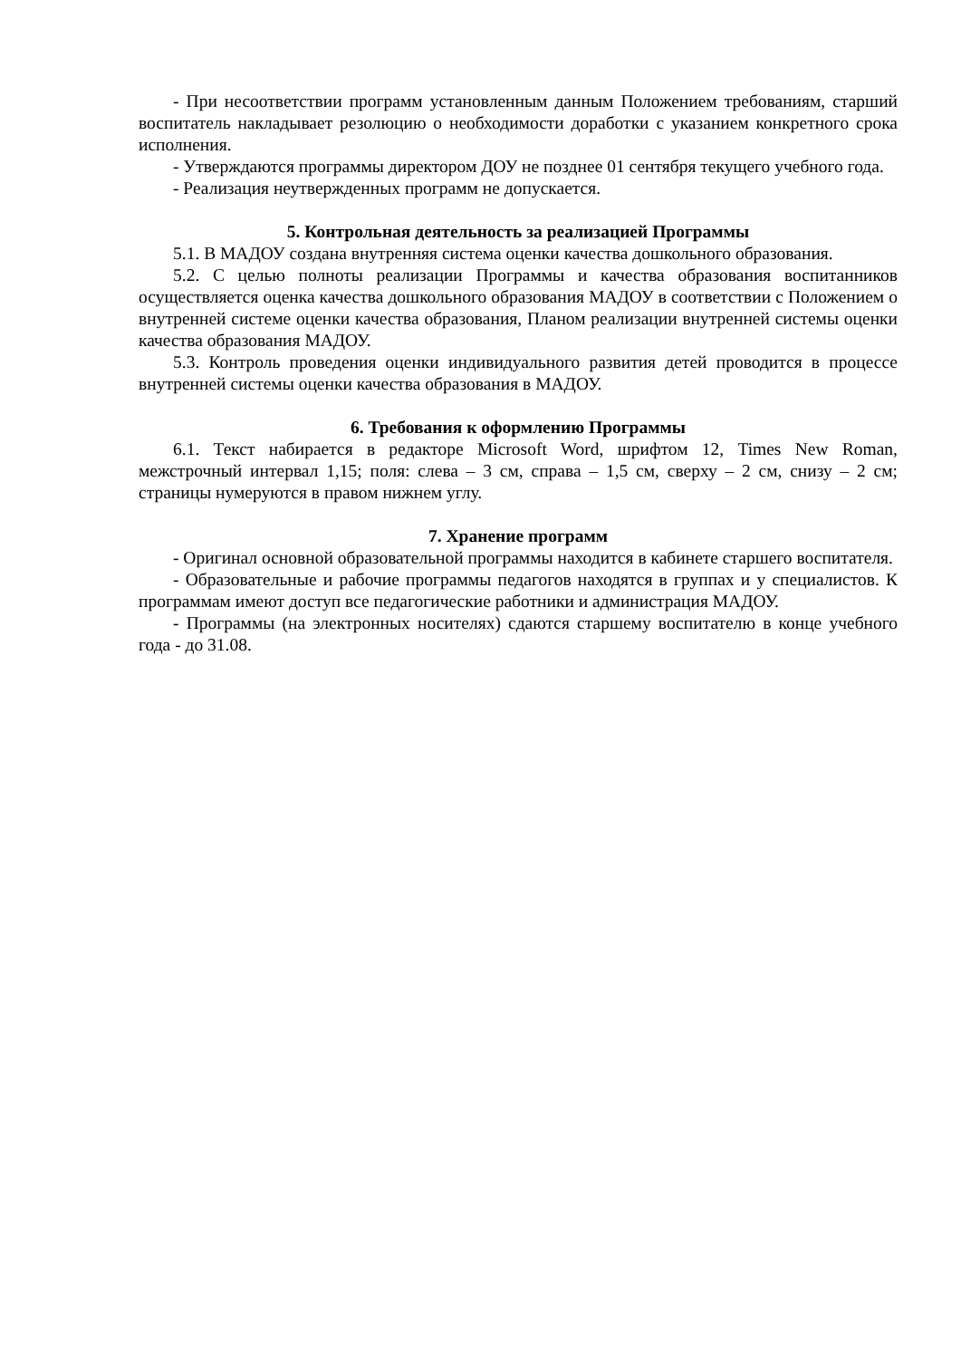- При несоответствии программ установленным данным Положением требованиям, старший воспитатель накладывает резолюцию о необходимости доработки с указанием конкретного срока исполнения.
- Утверждаются программы директором ДОУ не позднее 01 сентября текущего учебного года.
- Реализация неутвержденных программ не допускается.
5. Контрольная деятельность за реализацией Программы
5.1. В МАДОУ создана внутренняя система оценки качества дошкольного образования.
5.2. С целью полноты реализации Программы и качества образования воспитанников осуществляется оценка качества дошкольного образования МАДОУ в соответствии с Положением о внутренней системе оценки качества образования, Планом реализации внутренней системы оценки качества образования МАДОУ.
5.3. Контроль проведения оценки индивидуального развития детей проводится в процессе внутренней системы оценки качества образования в МАДОУ.
6. Требования к оформлению Программы
6.1. Текст набирается в редакторе Microsoft Word, шрифтом 12, Times New Roman, межстрочный интервал 1,15; поля: слева – 3 см, справа – 1,5 см, сверху – 2 см, снизу – 2 см; страницы нумеруются в правом нижнем углу.
7. Хранение программ
- Оригинал основной образовательной программы находится в кабинете старшего воспитателя.
- Образовательные и рабочие программы педагогов находятся в группах и у специалистов. К программам имеют доступ все педагогические работники и администрация МАДОУ.
- Программы (на электронных носителях) сдаются старшему воспитателю в конце учебного года - до 31.08.